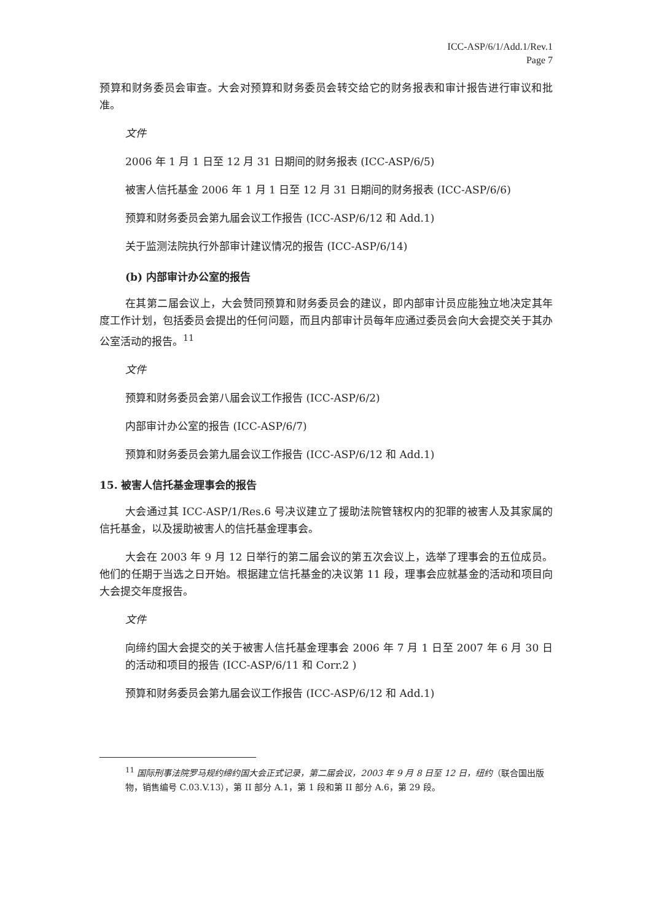ICC-ASP/6/1/Add.1/Rev.1
Page 7
预算和财务委员会审查。大会对预算和财务委员会转交给它的财务报表和审计报告进行审议和批准。
文件
2006 年 1 月 1 日至 12 月 31 日期间的财务报表 (ICC-ASP/6/5)
被害人信托基金 2006 年 1 月 1 日至 12 月 31 日期间的财务报表 (ICC-ASP/6/6)
预算和财务委员会第九届会议工作报告 (ICC-ASP/6/12 和 Add.1)
关于监测法院执行外部审计建议情况的报告 (ICC-ASP/6/14)
(b) 内部审计办公室的报告
在其第二届会议上，大会赞同预算和财务委员会的建议，即内部审计员应能独立地决定其年度工作计划，包括委员会提出的任何问题，而且内部审计员每年应通过委员会向大会提交关于其办公室活动的报告。<sup>11</sup>
文件
预算和财务委员会第八届会议工作报告 (ICC-ASP/6/2)
内部审计办公室的报告 (ICC-ASP/6/7)
预算和财务委员会第九届会议工作报告 (ICC-ASP/6/12 和 Add.1)
15. 被害人信托基金理事会的报告
大会通过其 ICC-ASP/1/Res.6 号决议建立了援助法院管辖权内的犯罪的被害人及其家属的信托基金，以及援助被害人的信托基金理事会。
大会在 2003 年 9 月 12 日举行的第二届会议的第五次会议上，选举了理事会的五位成员。他们的任期于当选之日开始。根据建立信托基金的决议第 11 段，理事会应就基金的活动和项目向大会提交年度报告。
文件
向缔约国大会提交的关于被害人信托基金理事会 2006 年 7 月 1 日至 2007 年 6 月 30 日的活动和项目的报告 (ICC-ASP/6/11 和 Corr.2 )
预算和财务委员会第九届会议工作报告 (ICC-ASP/6/12 和 Add.1)
<sup>11</sup> 国际刑事法院罗马规约缔约国大会正式记录，第二届会议，2003 年 9 月 8 日至 12 日，纽约（联合国出版物，销售编号 C.03.V.13），第 II 部分 A.1，第 1 段和第 II 部分 A.6，第 29 段。